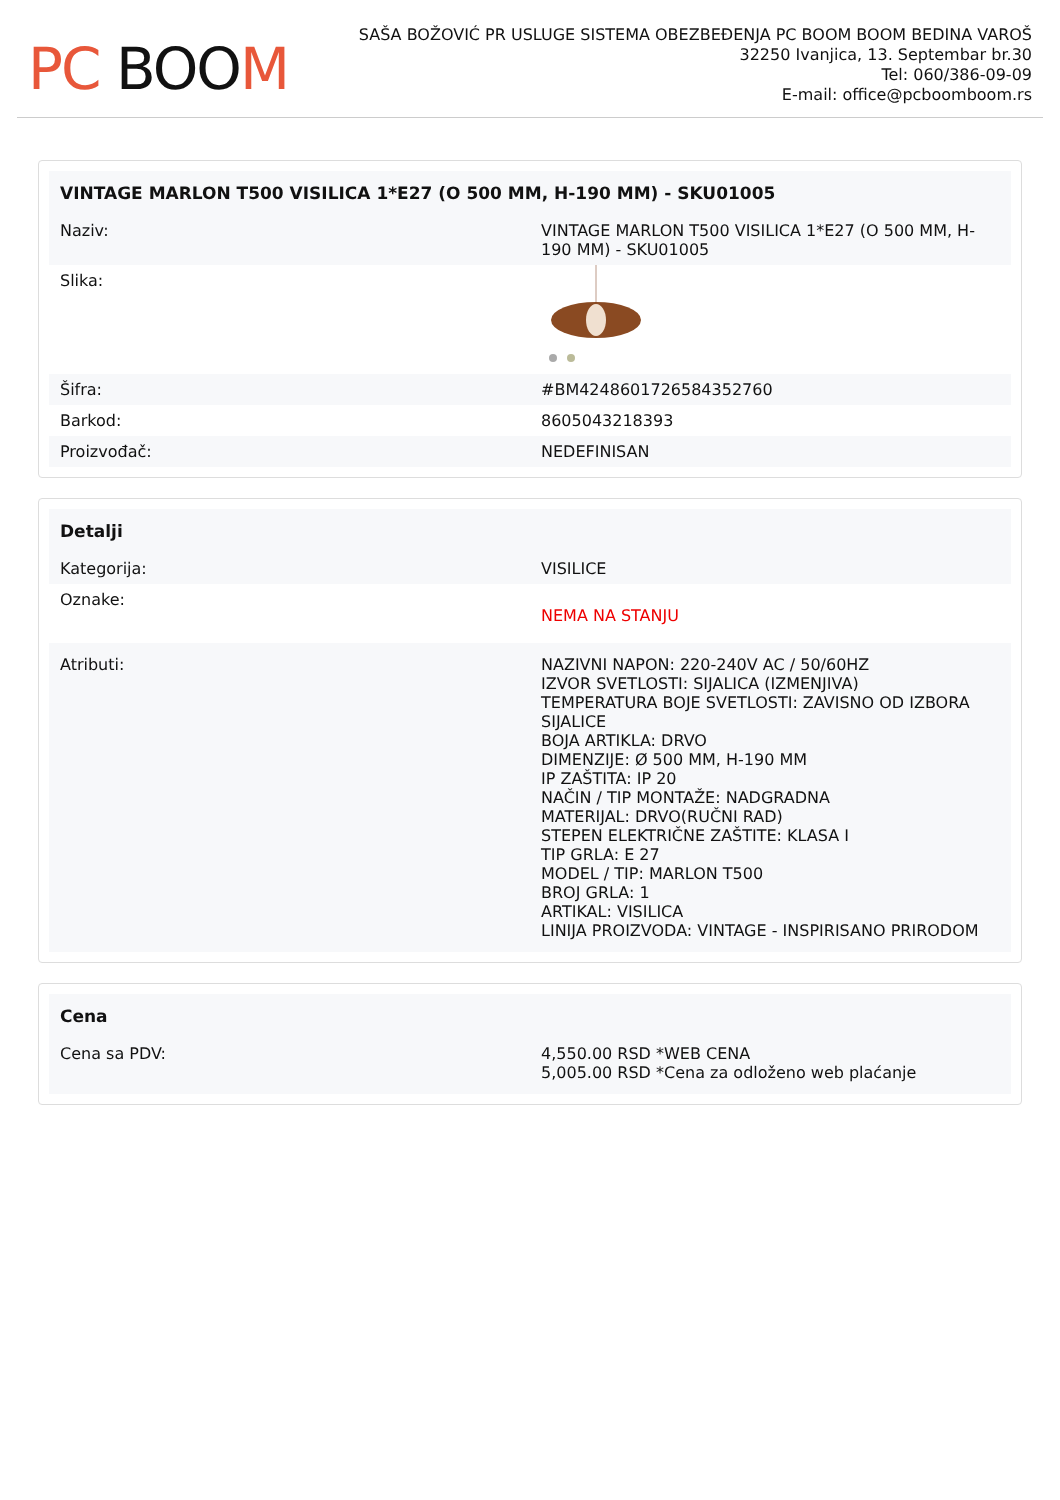PC BOO M
SAŠA BOŽOVIĆ PR USLUGE SISTEMA OBEZBEĐENJA PC BOOM BOOM BEDINA VAROŠ
32250 Ivanjica, 13. Septembar br.30
Tel: 060/386-09-09
E-mail: office@pcboomboom.rs
| VINTAGE MARLON T500 VISILICA 1*E27 (O 500 MM, H-190 MM) - SKU01005 | |
| --- | --- |
| Naziv: | VINTAGE MARLON T500 VISILICA 1*E27 (O 500 MM, H-190 MM) - SKU01005 |
| Slika: | |
| Šifra: | #BM4248601726584352760 |
| Barkod: | 8605043218393 |
| Proizvođač: | NEDEFINISAN |
| Detalji | |
| --- | --- |
| Kategorija: | VISILICE |
| Oznake: | NEMA NA STANJU |
| Atributi: | NAZIVNI NAPON: 220-240V AC / 50/60HZ IZVOR SVETLOSTI: SIJALICA (IZMENJIVA) TEMPERATURA BOJE SVETLOSTI: ZAVISNO OD IZBORA SIJALICE BOJA ARTIKLA: DRVO DIMENZIJE: Ø 500 MM, H-190 MM IP ZAŠTITA: IP 20 NAČIN / TIP MONTAŽE: NADGRADNA MATERIJAL: DRVO(RUČNI RAD) STEPEN ELEKTRIČNE ZAŠTITE: KLASA I TIP GRLA: E 27 MODEL / TIP: MARLON T500 BROJ GRLA: 1 ARTIKAL: VISILICA LINIJA PROIZVODA: VINTAGE - INSPIRISANO PRIRODOM |
| Cena | |
| --- | --- |
| Cena sa PDV: | 4,550.00 RSD *WEB CENA 5,005.00 RSD *Cena za odloženo web plaćanje |